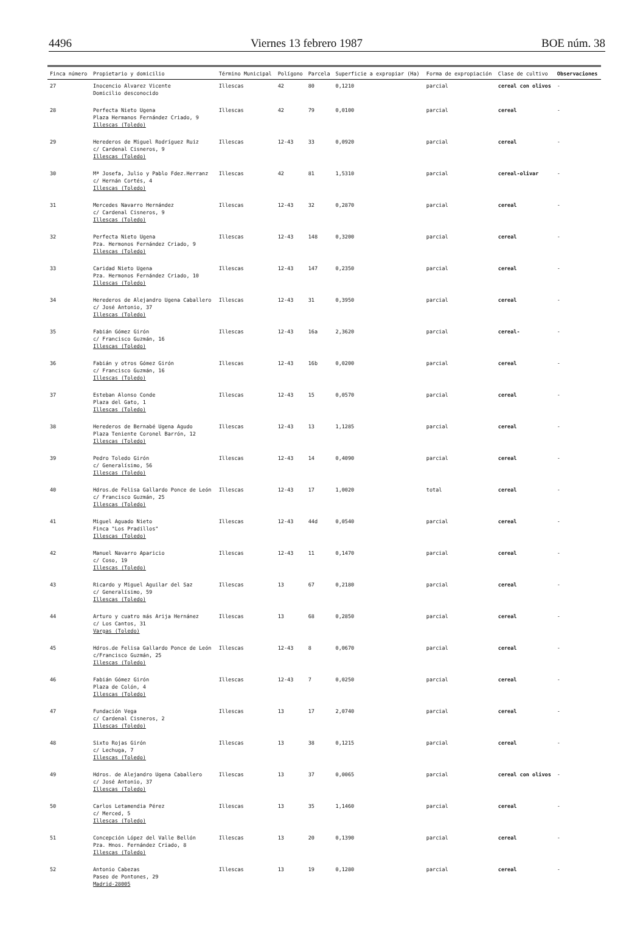4496 Viernes 13 febrero 1987 BOE núm. 38
| Finca número | Propietario y domicilio | Término Municipal | Polígono | Parcela | Superficie a expropiar (Ha) | Forma de expropiación | Clase de cultivo | Observaciones |
| --- | --- | --- | --- | --- | --- | --- | --- | --- |
| 27 | Inocencio Alvarez Vicente Domicilio desconocido | Illescas | 42 | 80 | 0,1210 | parcial | cereal con olivos | - |
| 28 | Perfecta Nieto Ugena Plaza Hermanos Fernández Criado, 9 Illescas (Toledo) | Illescas | 42 | 79 | 0,0100 | parcial | cereal | - |
| 29 | Herederos de Miguel Rodríguez Ruiz c/ Cardenal Cisneros, 9 Illescas (Toledo) | Illescas | 12-43 | 33 | 0,0920 | parcial | cereal | - |
| 30 | Mª Josefa, Julio y Pablo Fdez.Herranz c/ Hernán Cortés, 4 Illescas (Toledo) | Illescas | 42 | 81 | 1,5310 | parcial | cereal-olivar | - |
| 31 | Mercedes Navarro Hernández c/ Cardenal Cisneros, 9 Illescas (Toledo) | Illescas | 12-43 | 32 | 0,2870 | parcial | cereal | - |
| 32 | Perfecta Nieto Ugena Pza. Hermonos Fernández Criado, 9 Illescas (Toledo) | Illescas | 12-43 | 148 | 0,3200 | parcial | cereal | - |
| 33 | Caridad Nieto Ugena Pza. Hermonos Fernández Criado, 10 Illescas (Toledo) | Illescas | 12-43 | 147 | 0,2350 | parcial | cereal | - |
| 34 | Herederos de Alejandro Ugena Caballero c/ José Antonio, 37 Illescas (Toledo) | Illescas | 12-43 | 31 | 0,3950 | parcial | cereal | - |
| 35 | Fabián Gómez Girón c/ Francisco Guzmán, 16 Illescas (Toledo) | Illescas | 12-43 | 16a | 2,3620 | parcial | cereal- | - |
| 36 | Fabián y otros Gómez Girón c/ Francisco Guzmán, 16 Illescas (Toledo) | Illescas | 12-43 | 16b | 0,0200 | parcial | cereal | - |
| 37 | Esteban Alonso Conde Plaza del Gato, 1 Illescas (Toledo) | Illescas | 12-43 | 15 | 0,0570 | parcial | cereal | - |
| 38 | Herederos de Bernabé Ugena Agudo Plaza Teniente Coronel Barrón, 12 Illescas (Toledo) | Illescas | 12-43 | 13 | 1,1285 | parcial | cereal | - |
| 39 | Pedro Toledo Girón c/ Generalísimo, 56 Illescas (Toledo) | Illescas | 12-43 | 14 | 0,4090 | parcial | cereal | - |
| 40 | Hdros.de Felisa Gallardo Ponce de León c/ Francisco Guzmán, 25 Illescas (Toledo) | Illescas | 12-43 | 17 | 1,0020 | total | cereal | - |
| 41 | Miguel Aguado Nieto Finca "Los Pradillos" Illescas (Toledo) | Illescas | 12-43 | 44d | 0,0540 | parcial | cereal | - |
| 42 | Manuel Navarro Aparicio c/ Coso, 19 Illescas (Toledo) | Illescas | 12-43 | 11 | 0,1470 | parcial | cereal | - |
| 43 | Ricardo y Miguel Aguilar del Saz c/ Generalísimo, 59 Illescas (Toledo) | Illescas | 13 | 67 | 0,2180 | parcial | cereal | - |
| 44 | Arturo y cuatro más Arija Hernánez c/ Los Cantos, 31 Vargas (Toledo) | Illescas | 13 | 68 | 0,2850 | parcial | cereal | - |
| 45 | Hdros.de Felisa Gallardo Ponce de León c/Francisco Guzmán, 25 Illescas (Toledo) | Illescas | 12-43 | 8 | 0,0670 | parcial | cereal | - |
| 46 | Fabián Gómez Girón Plaza de Colón, 4 Illescas (Toledo) | Illescas | 12-43 | 7 | 0,0250 | parcial | cereal | - |
| 47 | Fundación Vega c/ Cardenal Cisneros, 2 Illescas (Toledo) | Illescas | 13 | 17 | 2,0740 | parcial | cereal | - |
| 48 | Sixto Rojas Girón c/ Lechuga, 7 Illescas (Toledo) | Illescas | 13 | 38 | 0,1215 | parcial | cereal | - |
| 49 | Hdros. de Alejandro Ugena Caballero c/ José Antonio, 37 Illescas (Toledo) | Illescas | 13 | 37 | 0,0065 | parcial | cereal con olivos | - |
| 50 | Carlos Letamendia Pérez c/ Merced, 5 Illescas (Toledo) | Illescas | 13 | 35 | 1,1460 | parcial | cereal | - |
| 51 | Concepción López del Valle Bellón Pza. Hnos. Fernández Criado, 8 Illescas (Toledo) | Illescas | 13 | 20 | 0,1390 | parcial | cereal | - |
| 52 | Antonio Cabezas Paseo de Pontones, 29 Madrid-28005 | Illescas | 13 | 19 | 0,1280 | parcial | cereal | - |